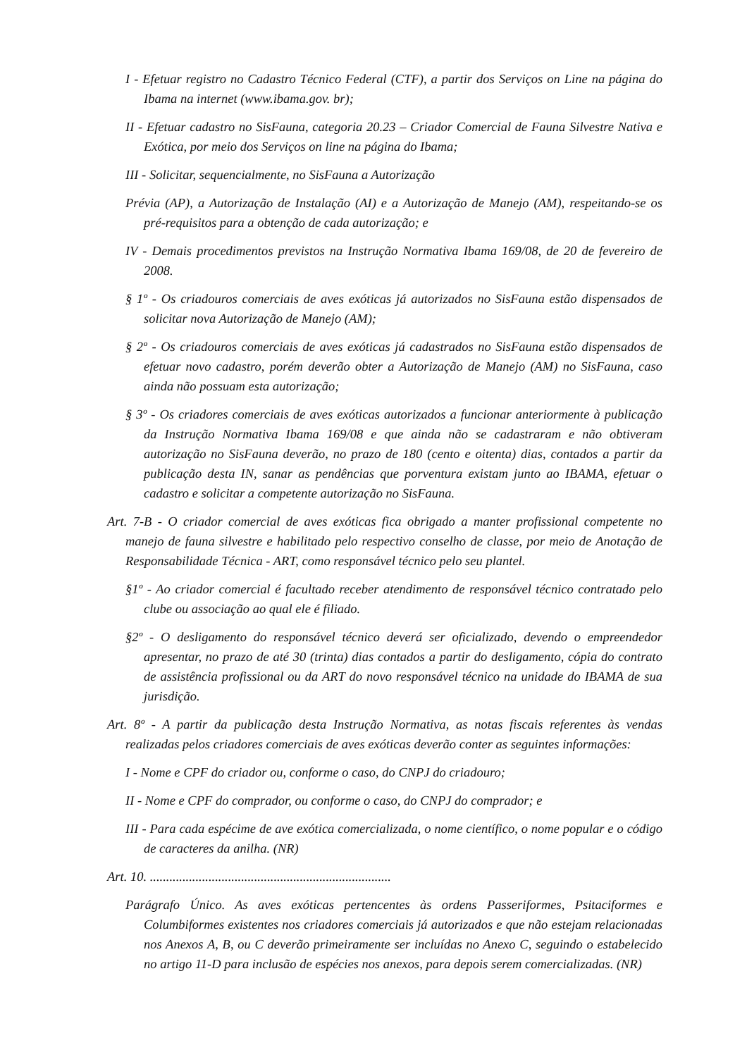I - Efetuar registro no Cadastro Técnico Federal (CTF), a partir dos Serviços on Line na página do Ibama na internet (www.ibama.gov. br);
II - Efetuar cadastro no SisFauna, categoria 20.23 – Criador Comercial de Fauna Silvestre Nativa e Exótica, por meio dos Serviços on line na página do Ibama;
III - Solicitar, sequencialmente, no SisFauna a Autorização
Prévia (AP), a Autorização de Instalação (AI) e a Autorização de Manejo (AM), respeitando-se os pré-requisitos para a obtenção de cada autorização; e
IV - Demais procedimentos previstos na Instrução Normativa Ibama 169/08, de 20 de fevereiro de 2008.
§ 1º - Os criadouros comerciais de aves exóticas já autorizados no SisFauna estão dispensados de solicitar nova Autorização de Manejo (AM);
§ 2º - Os criadouros comerciais de aves exóticas já cadastrados no SisFauna estão dispensados de efetuar novo cadastro, porém deverão obter a Autorização de Manejo (AM) no SisFauna, caso ainda não possuam esta autorização;
§ 3º - Os criadores comerciais de aves exóticas autorizados a funcionar anteriormente à publicação da Instrução Normativa Ibama 169/08 e que ainda não se cadastraram e não obtiveram autorização no SisFauna deverão, no prazo de 180 (cento e oitenta) dias, contados a partir da publicação desta IN, sanar as pendências que porventura existam junto ao IBAMA, efetuar o cadastro e solicitar a competente autorização no SisFauna.
Art. 7-B - O criador comercial de aves exóticas fica obrigado a manter profissional competente no manejo de fauna silvestre e habilitado pelo respectivo conselho de classe, por meio de Anotação de Responsabilidade Técnica - ART, como responsável técnico pelo seu plantel.
§1º - Ao criador comercial é facultado receber atendimento de responsável técnico contratado pelo clube ou associação ao qual ele é filiado.
§2º - O desligamento do responsável técnico deverá ser oficializado, devendo o empreendedor apresentar, no prazo de até 30 (trinta) dias contados a partir do desligamento, cópia do contrato de assistência profissional ou da ART do novo responsável técnico na unidade do IBAMA de sua jurisdição.
Art. 8º - A partir da publicação desta Instrução Normativa, as notas fiscais referentes às vendas realizadas pelos criadores comerciais de aves exóticas deverão conter as seguintes informações:
I - Nome e CPF do criador ou, conforme o caso, do CNPJ do criadouro;
II - Nome e CPF do comprador, ou conforme o caso, do CNPJ do comprador; e
III - Para cada espécime de ave exótica comercializada, o nome científico, o nome popular e o código de caracteres da anilha. (NR)
Art. 10. ..........................................................................
Parágrafo Único. As aves exóticas pertencentes às ordens Passeriformes, Psitaciformes e Columbiformes existentes nos criadores comerciais já autorizados e que não estejam relacionadas nos Anexos A, B, ou C deverão primeiramente ser incluídas no Anexo C, seguindo o estabelecido no artigo 11-D para inclusão de espécies nos anexos, para depois serem comercializadas. (NR)